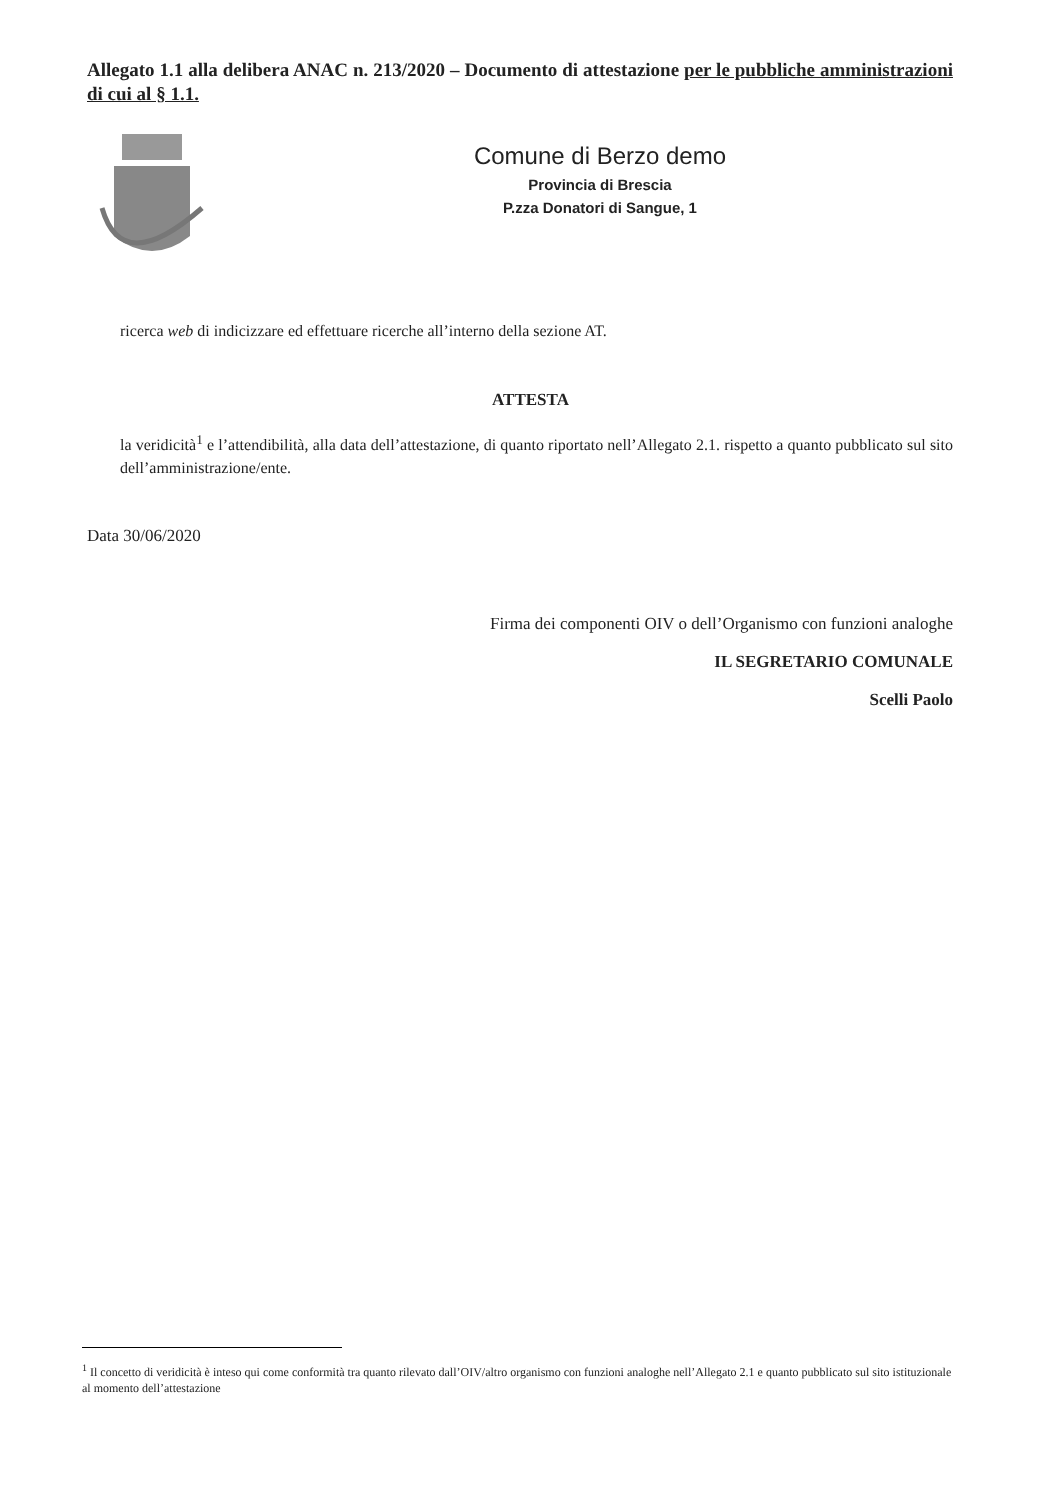Allegato 1.1 alla delibera ANAC n. 213/2020 – Documento di attestazione per le pubbliche amministrazioni di cui al § 1.1.
Comune di Berzo demo
Provincia di Brescia
P.zza Donatori di Sangue, 1
ricerca web di indicizzare ed effettuare ricerche all’interno della sezione AT.
ATTESTA
la veridicità<sup>1</sup> e l’attendibilità, alla data dell’attestazione, di quanto riportato nell’Allegato 2.1. rispetto a quanto pubblicato sul sito dell’amministrazione/ente.
Data 30/06/2020
Firma dei componenti OIV o dell’Organismo con funzioni analoghe
IL SEGRETARIO COMUNALE
Scelli Paolo
<sup>1</sup> Il concetto di veridicità è inteso qui come conformità tra quanto rilevato dall’OIV/altro organismo con funzioni analoghe nell’Allegato 2.1 e quanto pubblicato sul sito istituzionale al momento dell’attestazione